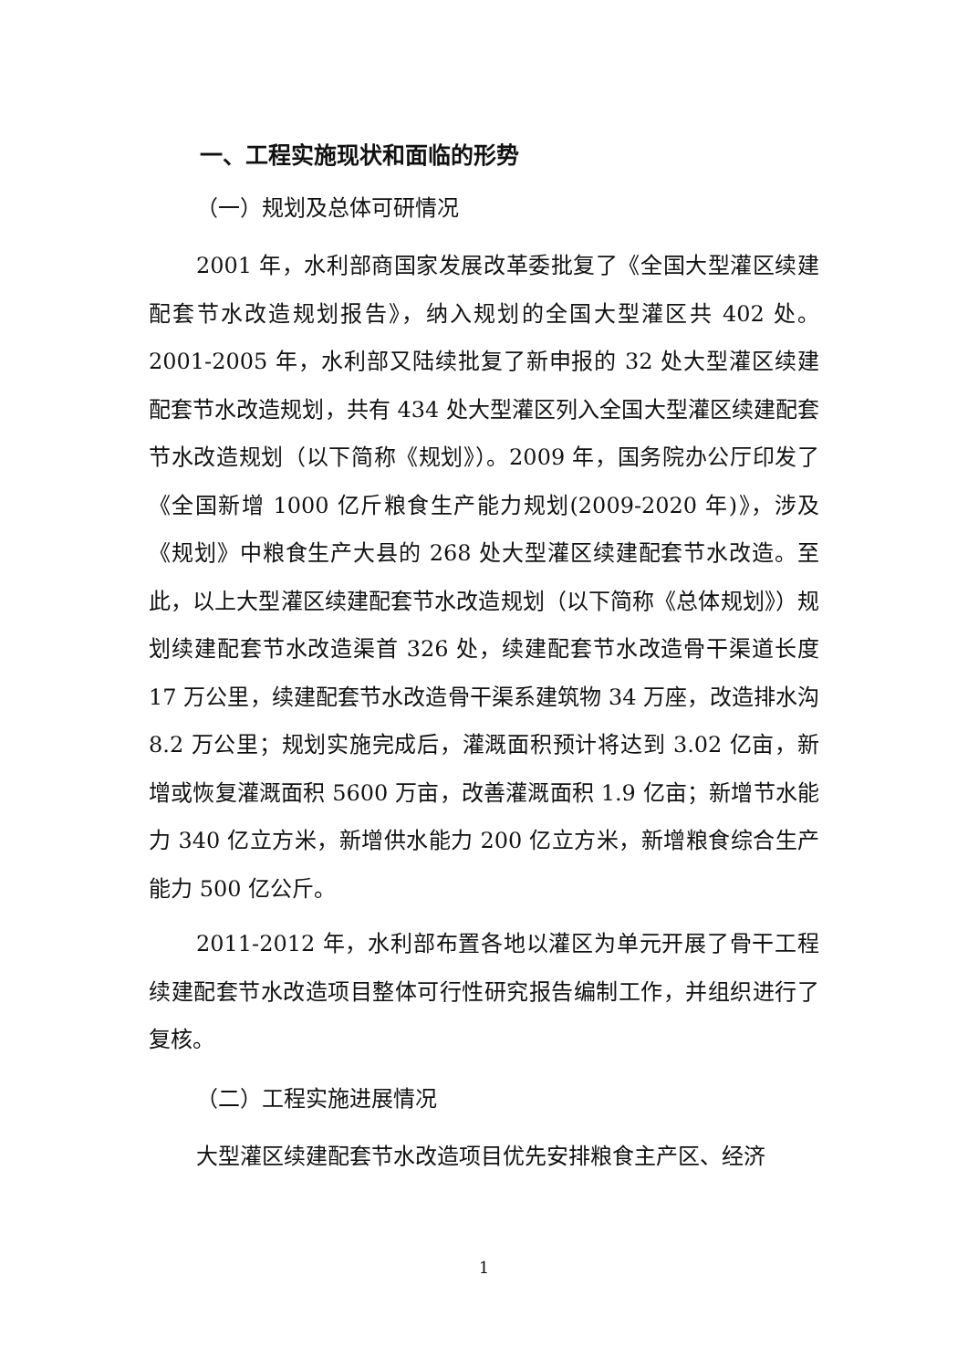一、工程实施现状和面临的形势
（一）规划及总体可研情况
2001 年，水利部商国家发展改革委批复了《全国大型灌区续建配套节水改造规划报告》，纳入规划的全国大型灌区共 402 处。2001-2005 年，水利部又陆续批复了新申报的 32 处大型灌区续建配套节水改造规划，共有 434 处大型灌区列入全国大型灌区续建配套节水改造规划（以下简称《规划》）。2009 年，国务院办公厅印发了《全国新增 1000 亿斤粮食生产能力规划(2009-2020 年)》，涉及《规划》中粮食生产大县的 268 处大型灌区续建配套节水改造。至此，以上大型灌区续建配套节水改造规划（以下简称《总体规划》）规划续建配套节水改造渠首 326 处，续建配套节水改造骨干渠道长度 17 万公里，续建配套节水改造骨干渠系建筑物 34 万座，改造排水沟 8.2 万公里；规划实施完成后，灌溉面积预计将达到 3.02 亿亩，新增或恢复灌溉面积 5600 万亩，改善灌溉面积 1.9 亿亩；新增节水能力 340 亿立方米，新增供水能力 200 亿立方米，新增粮食综合生产能力 500 亿公斤。
2011-2012 年，水利部布置各地以灌区为单元开展了骨干工程续建配套节水改造项目整体可行性研究报告编制工作，并组织进行了复核。
（二）工程实施进展情况
大型灌区续建配套节水改造项目优先安排粮食主产区、经济
1